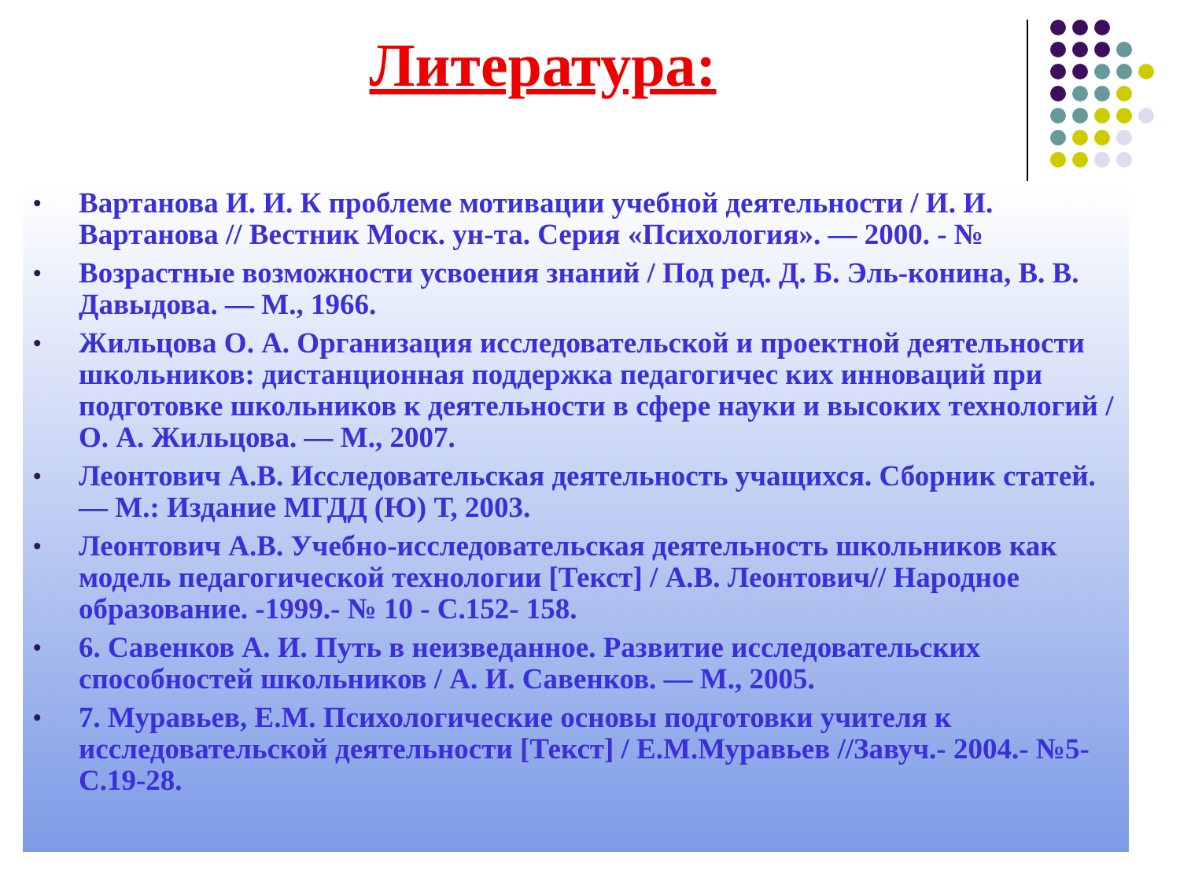Литература:
• Вартанова И. И. К проблеме мотивации учебной деятельности / И. И. Вартанова // Вестник Моск. ун-та. Серия «Психология». — 2000. - №
• Возрастные возможности усвоения знаний / Под ред. Д. Б. Эль-конина, В. В. Давыдова. — М., 1966.
• Жильцова О. А. Организация исследовательской и проектной деятельности школьников: дистанционная поддержка педагогичес ких инноваций при подготовке школьников к деятельности в сфере науки и высоких технологий / О. А. Жильцова. — М., 2007.
• Леонтович А.В. Исследовательская деятельность учащихся. Сборник статей. — М.: Издание МГДД (Ю) Т, 2003.
• Леонтович А.В. Учебно-исследовательская деятельность школьников как модель педагогической технологии [Текст] / А.В. Леонтович// Народное образование. -1999.- № 10 - С.152- 158.
• 6. Савенков А. И. Путь в неизведанное. Развитие исследовательских способностей школьников / А. И. Савенков. — М., 2005.
• 7. Муравьев, Е.М. Психологические основы подготовки учителя к исследовательской деятельности [Текст] / Е.М.Муравьев //Завуч.- 2004.- №5- С.19-28.